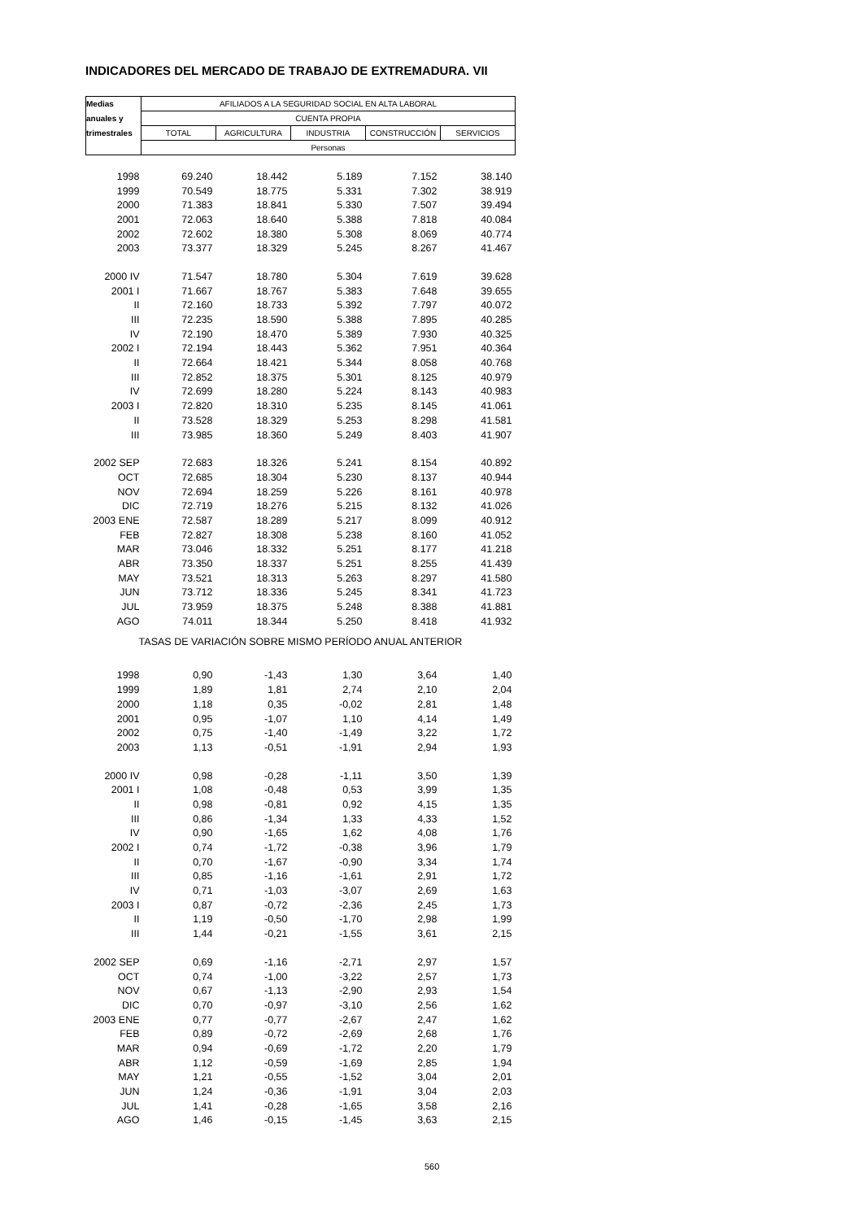INDICADORES DEL MERCADO DE TRABAJO DE EXTREMADURA. VII
| Medias | AFILIADOS A LA SEGURIDAD SOCIAL EN ALTA LABORAL | | | | |
| --- | --- | --- | --- | --- | --- |
| anuales y | CUENTA PROPIA | | | | |
| trimestrales | TOTAL | AGRICULTURA | INDUSTRIA | CONSTRUCCIÓN | SERVICIOS |
| | Personas | | | | |
| 1998 | 69.240 | 18.442 | 5.189 | 7.152 | 38.140 |
| 1999 | 70.549 | 18.775 | 5.331 | 7.302 | 38.919 |
| 2000 | 71.383 | 18.841 | 5.330 | 7.507 | 39.494 |
| 2001 | 72.063 | 18.640 | 5.388 | 7.818 | 40.084 |
| 2002 | 72.602 | 18.380 | 5.308 | 8.069 | 40.774 |
| 2003 | 73.377 | 18.329 | 5.245 | 8.267 | 41.467 |
| 2000 IV | 71.547 | 18.780 | 5.304 | 7.619 | 39.628 |
| 2001 I | 71.667 | 18.767 | 5.383 | 7.648 | 39.655 |
| II | 72.160 | 18.733 | 5.392 | 7.797 | 40.072 |
| III | 72.235 | 18.590 | 5.388 | 7.895 | 40.285 |
| IV | 72.190 | 18.470 | 5.389 | 7.930 | 40.325 |
| 2002 I | 72.194 | 18.443 | 5.362 | 7.951 | 40.364 |
| II | 72.664 | 18.421 | 5.344 | 8.058 | 40.768 |
| III | 72.852 | 18.375 | 5.301 | 8.125 | 40.979 |
| IV | 72.699 | 18.280 | 5.224 | 8.143 | 40.983 |
| 2003 I | 72.820 | 18.310 | 5.235 | 8.145 | 41.061 |
| II | 73.528 | 18.329 | 5.253 | 8.298 | 41.581 |
| III | 73.985 | 18.360 | 5.249 | 8.403 | 41.907 |
| 2002 SEP | 72.683 | 18.326 | 5.241 | 8.154 | 40.892 |
| OCT | 72.685 | 18.304 | 5.230 | 8.137 | 40.944 |
| NOV | 72.694 | 18.259 | 5.226 | 8.161 | 40.978 |
| DIC | 72.719 | 18.276 | 5.215 | 8.132 | 41.026 |
| 2003 ENE | 72.587 | 18.289 | 5.217 | 8.099 | 40.912 |
| FEB | 72.827 | 18.308 | 5.238 | 8.160 | 41.052 |
| MAR | 73.046 | 18.332 | 5.251 | 8.177 | 41.218 |
| ABR | 73.350 | 18.337 | 5.251 | 8.255 | 41.439 |
| MAY | 73.521 | 18.313 | 5.263 | 8.297 | 41.580 |
| JUN | 73.712 | 18.336 | 5.245 | 8.341 | 41.723 |
| JUL | 73.959 | 18.375 | 5.248 | 8.388 | 41.881 |
| AGO | 74.011 | 18.344 | 5.250 | 8.418 | 41.932 |
| TASAS DE VARIACIÓN SOBRE MISMO PERÍODO ANUAL ANTERIOR | | | | | |
| 1998 | 0,90 | -1,43 | 1,30 | 3,64 | 1,40 |
| 1999 | 1,89 | 1,81 | 2,74 | 2,10 | 2,04 |
| 2000 | 1,18 | 0,35 | -0,02 | 2,81 | 1,48 |
| 2001 | 0,95 | -1,07 | 1,10 | 4,14 | 1,49 |
| 2002 | 0,75 | -1,40 | -1,49 | 3,22 | 1,72 |
| 2003 | 1,13 | -0,51 | -1,91 | 2,94 | 1,93 |
| 2000 IV | 0,98 | -0,28 | -1,11 | 3,50 | 1,39 |
| 2001 I | 1,08 | -0,48 | 0,53 | 3,99 | 1,35 |
| II | 0,98 | -0,81 | 0,92 | 4,15 | 1,35 |
| III | 0,86 | -1,34 | 1,33 | 4,33 | 1,52 |
| IV | 0,90 | -1,65 | 1,62 | 4,08 | 1,76 |
| 2002 I | 0,74 | -1,72 | -0,38 | 3,96 | 1,79 |
| II | 0,70 | -1,67 | -0,90 | 3,34 | 1,74 |
| III | 0,85 | -1,16 | -1,61 | 2,91 | 1,72 |
| IV | 0,71 | -1,03 | -3,07 | 2,69 | 1,63 |
| 2003 I | 0,87 | -0,72 | -2,36 | 2,45 | 1,73 |
| II | 1,19 | -0,50 | -1,70 | 2,98 | 1,99 |
| III | 1,44 | -0,21 | -1,55 | 3,61 | 2,15 |
| 2002 SEP | 0,69 | -1,16 | -2,71 | 2,97 | 1,57 |
| OCT | 0,74 | -1,00 | -3,22 | 2,57 | 1,73 |
| NOV | 0,67 | -1,13 | -2,90 | 2,93 | 1,54 |
| DIC | 0,70 | -0,97 | -3,10 | 2,56 | 1,62 |
| 2003 ENE | 0,77 | -0,77 | -2,67 | 2,47 | 1,62 |
| FEB | 0,89 | -0,72 | -2,69 | 2,68 | 1,76 |
| MAR | 0,94 | -0,69 | -1,72 | 2,20 | 1,79 |
| ABR | 1,12 | -0,59 | -1,69 | 2,85 | 1,94 |
| MAY | 1,21 | -0,55 | -1,52 | 3,04 | 2,01 |
| JUN | 1,24 | -0,36 | -1,91 | 3,04 | 2,03 |
| JUL | 1,41 | -0,28 | -1,65 | 3,58 | 2,16 |
| AGO | 1,46 | -0,15 | -1,45 | 3,63 | 2,15 |
560